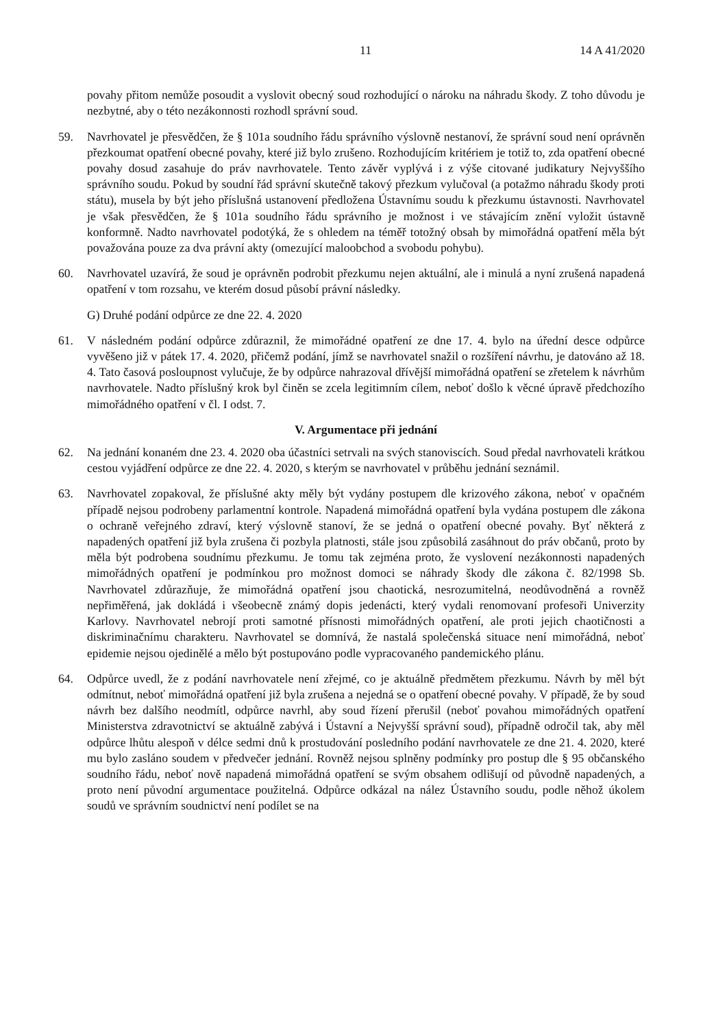11 14 A 41/2020
povahy přitom nemůže posoudit a vyslovit obecný soud rozhodující o nároku na náhradu škody. Z toho důvodu je nezbytné, aby o této nezákonnosti rozhodl správní soud.
59. Navrhovatel je přesvědčen, že § 101a soudního řádu správního výslovně nestanoví, že správní soud není oprávněn přezkoumat opatření obecné povahy, které již bylo zrušeno. Rozhodujícím kritériem je totiž to, zda opatření obecné povahy dosud zasahuje do práv navrhovatele. Tento závěr vyplývá i z výše citované judikatury Nejvyššího správního soudu. Pokud by soudní řád správní skutečně takový přezkum vylučoval (a potažmo náhradu škody proti státu), musela by být jeho příslušná ustanovení předložena Ústavnímu soudu k přezkumu ústavnosti. Navrhovatel je však přesvědčen, že § 101a soudního řádu správního je možnost i ve stávajícím znění vyložit ústavně konformně. Nadto navrhovatel podotýká, že s ohledem na téměř totožný obsah by mimořádná opatření měla být považována pouze za dva právní akty (omezující maloobchod a svobodu pohybu).
60. Navrhovatel uzavírá, že soud je oprávněn podrobit přezkumu nejen aktuální, ale i minulá a nyní zrušená napadená opatření v tom rozsahu, ve kterém dosud působí právní následky.
G) Druhé podání odpůrce ze dne 22. 4. 2020
61. V následném podání odpůrce zdůraznil, že mimořádné opatření ze dne 17. 4. bylo na úřední desce odpůrce vyvěšeno již v pátek 17. 4. 2020, přičemž podání, jímž se navrhovatel snažil o rozšíření návrhu, je datováno až 18. 4. Tato časová posloupnost vylučuje, že by odpůrce nahrazoval dřívější mimořádná opatření se zřetelem k návrhům navrhovatele. Nadto příslušný krok byl činěn se zcela legitimním cílem, neboť došlo k věcné úpravě předchozího mimořádného opatření v čl. I odst. 7.
V. Argumentace při jednání
62. Na jednání konaném dne 23. 4. 2020 oba účastníci setrvali na svých stanoviscích. Soud předal navrhovateli krátkou cestou vyjádření odpůrce ze dne 22. 4. 2020, s kterým se navrhovatel v průběhu jednání seznámil.
63. Navrhovatel zopakoval, že příslušné akty měly být vydány postupem dle krizového zákona, neboť v opačném případě nejsou podrobeny parlamentní kontrole. Napadená mimořádná opatření byla vydána postupem dle zákona o ochraně veřejného zdraví, který výslovně stanoví, že se jedná o opatření obecné povahy. Byť některá z napadených opatření již byla zrušena či pozbyla platnosti, stále jsou způsobilá zasáhnout do práv občanů, proto by měla být podrobena soudnímu přezkumu. Je tomu tak zejména proto, že vyslovení nezákonnosti napadených mimořádných opatření je podmínkou pro možnost domoci se náhrady škody dle zákona č. 82/1998 Sb. Navrhovatel zdůrazňuje, že mimořádná opatření jsou chaotická, nesrozumitelná, neodůvodněná a rovněž nepřiměřená, jak dokládá i všeobecně známý dopis jedenácti, který vydali renomovaní profesoři Univerzity Karlovy. Navrhovatel nebrojí proti samotné přísnosti mimořádných opatření, ale proti jejich chaotičnosti a diskriminačnímu charakteru. Navrhovatel se domnívá, že nastalá společenská situace není mimořádná, neboť epidemie nejsou ojedinělé a mělo být postupováno podle vypracovaného pandemického plánu.
64. Odpůrce uvedl, že z podání navrhovatele není zřejmé, co je aktuálně předmětem přezkumu. Návrh by měl být odmítnut, neboť mimořádná opatření již byla zrušena a nejedná se o opatření obecné povahy. V případě, že by soud návrh bez dalšího neodmítl, odpůrce navrhl, aby soud řízení přerušil (neboť povahou mimořádných opatření Ministerstva zdravotnictví se aktuálně zabývá i Ústavní a Nejvyšší správní soud), případně odročil tak, aby měl odpůrce lhůtu alespoň v délce sedmi dnů k prostudování posledního podání navrhovatele ze dne 21. 4. 2020, které mu bylo zasláno soudem v předvečer jednání. Rovněž nejsou splněny podmínky pro postup dle § 95 občanského soudního řádu, neboť nově napadená mimořádná opatření se svým obsahem odlišují od původně napadených, a proto není původní argumentace použitelná. Odpůrce odkázal na nález Ústavního soudu, podle něhož úkolem soudů ve správním soudnictví není podílet se na